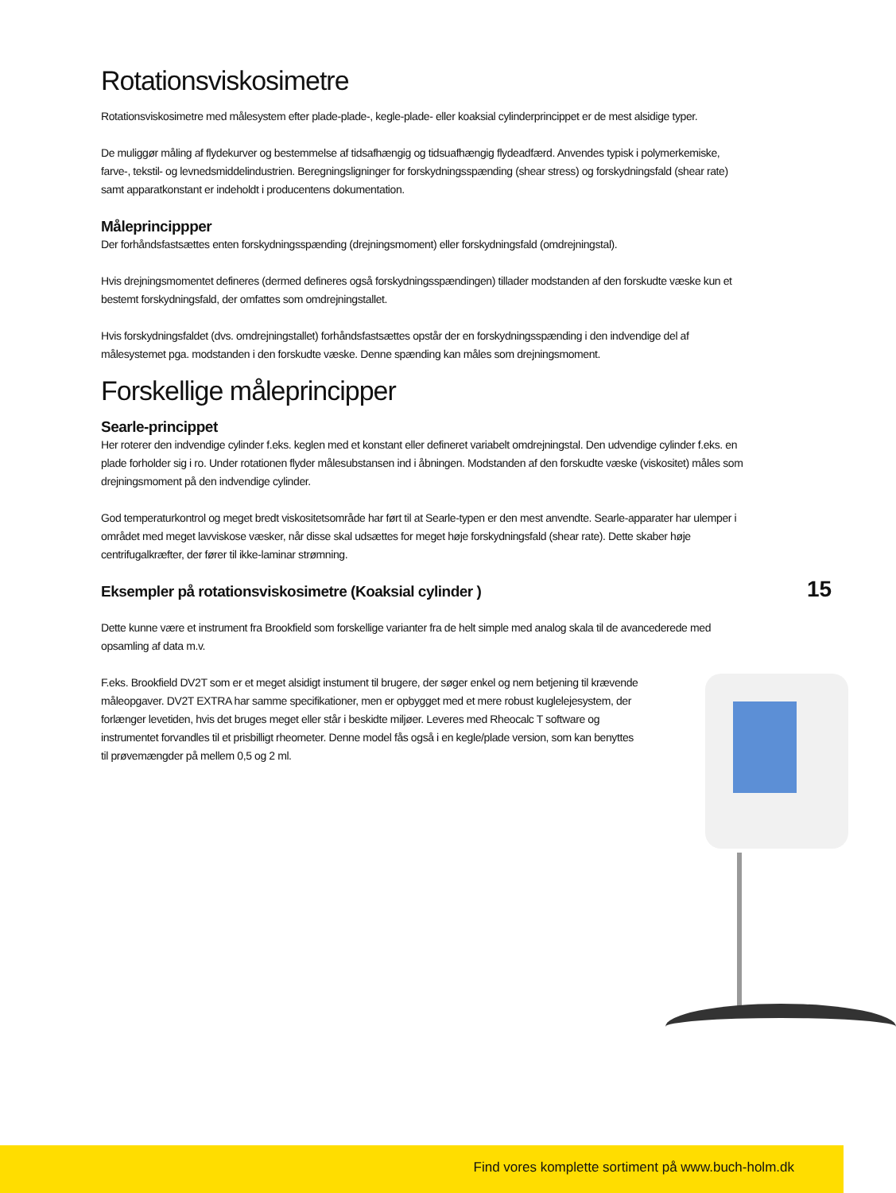Rotationsviskosimetre
Rotationsviskosimetre med målesystem efter plade-plade-, kegle-plade- eller koaksial cylinderprincippet er de mest alsidige typer.
De muliggør måling af flydekurver og bestemmelse af tidsafhængig og tidsuafhængig flydeadfærd. Anvendes typisk i polymerkemiske, farve-, tekstil- og levnedsmiddelindustrien. Beregningsligninger for forskydningsspænding (shear stress) og forskydningsfald (shear rate) samt apparatkonstant er indeholdt i producentens dokumentation.
Måleprincippper
Der forhåndsfastsættes enten forskydningsspænding (drejningsmoment) eller forskydningsfald (omdrejningstal).
Hvis drejningsmomentet defineres (dermed defineres også forskydningsspændingen) tillader modstanden af den forskudte væske kun et bestemt forskydningsfald, der omfattes som omdrejningstallet.
Hvis forskydningsfaldet (dvs. omdrejningstallet) forhåndsfastsættes opstår der en forskydningsspænding i den indvendige del af målesystemet pga. modstanden i den forskudte væske. Denne spænding kan måles som drejningsmoment.
Forskellige måleprincipper
Searle-princippet
Her roterer den indvendige cylinder f.eks. keglen med et konstant eller defineret variabelt omdrejningstal. Den udvendige cylinder f.eks. en plade forholder sig i ro. Under rotationen flyder målesubstansen ind i åbningen. Modstanden af den forskudte væske (viskositet) måles som drejningsmoment på den indvendige cylinder.
God temperaturkontrol og meget bredt viskositetsområde har ført til at Searle-typen er den mest anvendte. Searle-apparater har ulemper i området med meget lavviskose væsker, når disse skal udsættes for meget høje forskydningsfald (shear rate). Dette skaber høje centrifugalkræfter, der fører til ikke-laminar strømning.
Eksempler på rotationsviskosimetre (Koaksial cylinder )
Dette kunne være et instrument fra Brookfield som forskellige varianter fra de helt simple med analog skala til de avancederede med opsamling af data m.v.
F.eks. Brookfield DV2T som er et meget alsidigt instument til brugere, der søger enkel og nem betjening til krævende måleopgaver. DV2T EXTRA har samme specifikationer, men er opbygget med et mere robust kuglelejesystem, der forlænger levetiden, hvis det bruges meget eller står i beskidte miljøer. Leveres med Rheocalc T software og instrumentet forvandles til et prisbilligt rheometer. Denne model fås også i en kegle/plade version, som kan benyttes til prøvemængder på mellem 0,5 og 2 ml.
15
Find vores komplette sortiment på www.buch-holm.dk